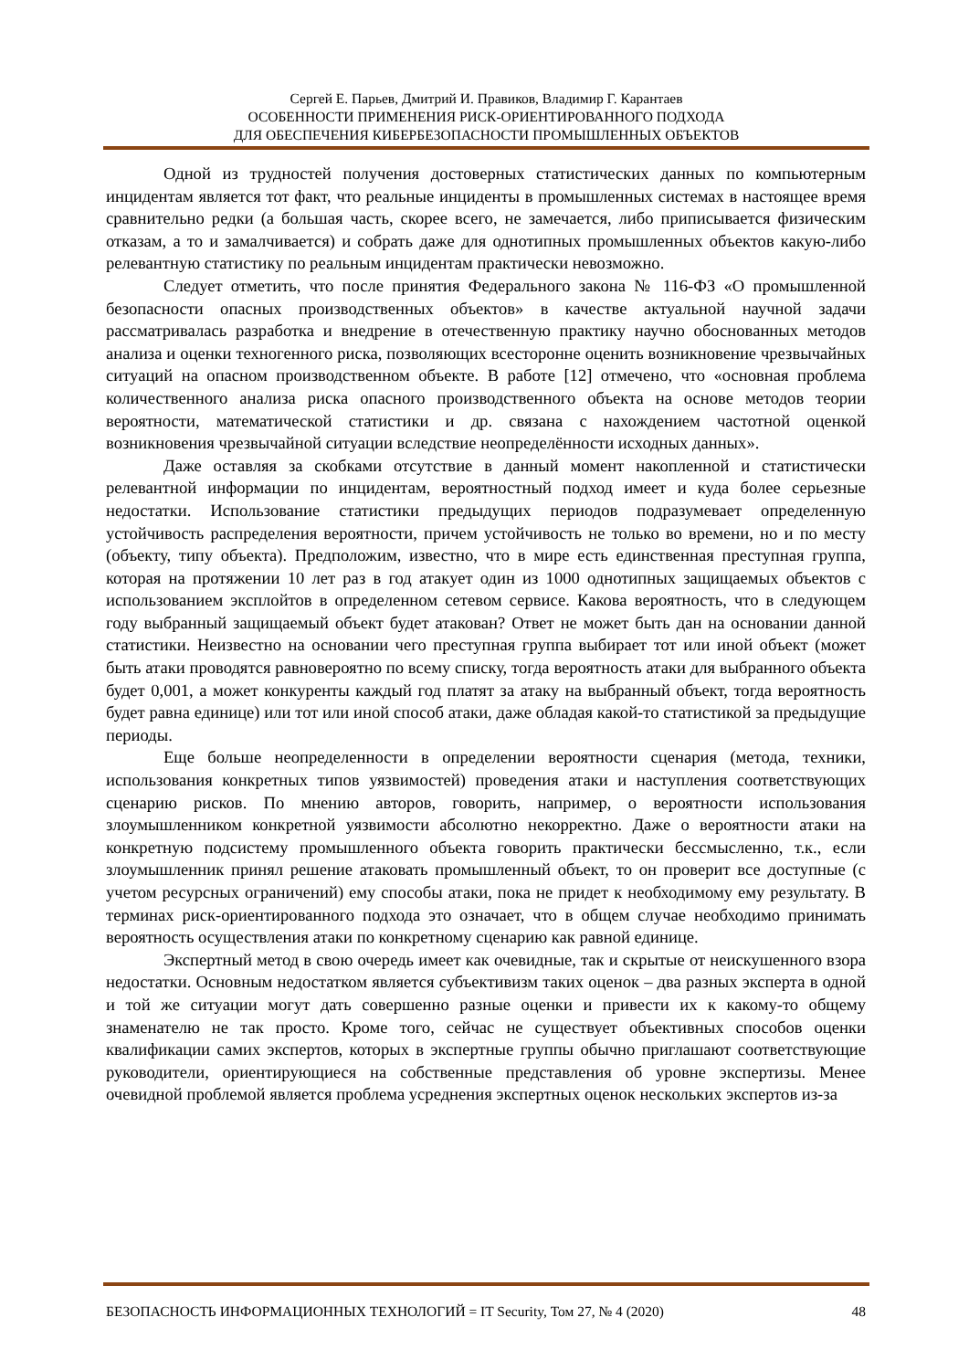Сергей Е. Парьев, Дмитрий И. Правиков, Владимир Г. Карантаев
ОСОБЕННОСТИ ПРИМЕНЕНИЯ РИСК-ОРИЕНТИРОВАННОГО ПОДХОДА
ДЛЯ ОБЕСПЕЧЕНИЯ КИБЕРБЕЗОПАСНОСТИ ПРОМЫШЛЕННЫХ ОБЪЕКТОВ
Одной из трудностей получения достоверных статистических данных по компьютерным инцидентам является тот факт, что реальные инциденты в промышленных системах в настоящее время сравнительно редки (а большая часть, скорее всего, не замечается, либо приписывается физическим отказам, а то и замалчивается) и собрать даже для однотипных промышленных объектов какую-либо релевантную статистику по реальным инцидентам практически невозможно.
Следует отметить, что после принятия Федерального закона № 116-ФЗ «О промышленной безопасности опасных производственных объектов» в качестве актуальной научной задачи рассматривалась разработка и внедрение в отечественную практику научно обоснованных методов анализа и оценки техногенного риска, позволяющих всесторонне оценить возникновение чрезвычайных ситуаций на опасном производственном объекте. В работе [12] отмечено, что «основная проблема количественного анализа риска опасного производственного объекта на основе методов теории вероятности, математической статистики и др. связана с нахождением частотной оценкой возникновения чрезвычайной ситуации вследствие неопределённости исходных данных».
Даже оставляя за скобками отсутствие в данный момент накопленной и статистически релевантной информации по инцидентам, вероятностный подход имеет и куда более серьезные недостатки. Использование статистики предыдущих периодов подразумевает определенную устойчивость распределения вероятности, причем устойчивость не только во времени, но и по месту (объекту, типу объекта). Предположим, известно, что в мире есть единственная преступная группа, которая на протяжении 10 лет раз в год атакует один из 1000 однотипных защищаемых объектов с использованием эксплойтов в определенном сетевом сервисе. Какова вероятность, что в следующем году выбранный защищаемый объект будет атакован? Ответ не может быть дан на основании данной статистики. Неизвестно на основании чего преступная группа выбирает тот или иной объект (может быть атаки проводятся равновероятно по всему списку, тогда вероятность атаки для выбранного объекта будет 0,001, а может конкуренты каждый год платят за атаку на выбранный объект, тогда вероятность будет равна единице) или тот или иной способ атаки, даже обладая какой-то статистикой за предыдущие периоды.
Еще больше неопределенности в определении вероятности сценария (метода, техники, использования конкретных типов уязвимостей) проведения атаки и наступления соответствующих сценарию рисков. По мнению авторов, говорить, например, о вероятности использования злоумышленником конкретной уязвимости абсолютно некорректно. Даже о вероятности атаки на конкретную подсистему промышленного объекта говорить практически бессмысленно, т.к., если злоумышленник принял решение атаковать промышленный объект, то он проверит все доступные (с учетом ресурсных ограничений) ему способы атаки, пока не придет к необходимому ему результату. В терминах риск-ориентированного подхода это означает, что в общем случае необходимо принимать вероятность осуществления атаки по конкретному сценарию как равной единице.
Экспертный метод в свою очередь имеет как очевидные, так и скрытые от неискушенного взора недостатки. Основным недостатком является субъективизм таких оценок – два разных эксперта в одной и той же ситуации могут дать совершенно разные оценки и привести их к какому-то общему знаменателю не так просто. Кроме того, сейчас не существует объективных способов оценки квалификации самих экспертов, которых в экспертные группы обычно приглашают соответствующие руководители, ориентирующиеся на собственные представления об уровне экспертизы. Менее очевидной проблемой является проблема усреднения экспертных оценок нескольких экспертов из-за
БЕЗОПАСНОСТЬ ИНФОРМАЦИОННЫХ ТЕХНОЛОГИЙ = IT Security, Том 27, № 4 (2020) 48